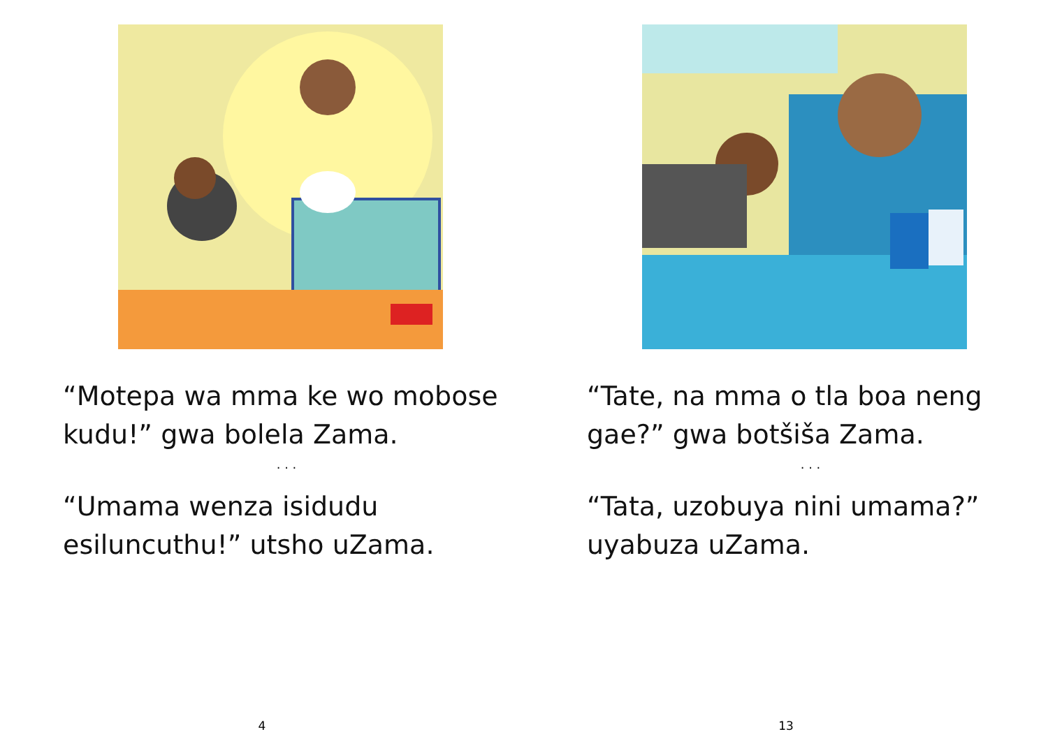“Motepa wa mma ke wo mobose kudu!” gwa bolela Zama.
. . .
“Umama wenza isidudu esiluncuthu!” utsho uZama.
4
“Tate, na mma o tla boa neng gae?” gwa botšiša Zama.
. . .
“Tata, uzobuya nini umama?” uyabuza uZama.
13